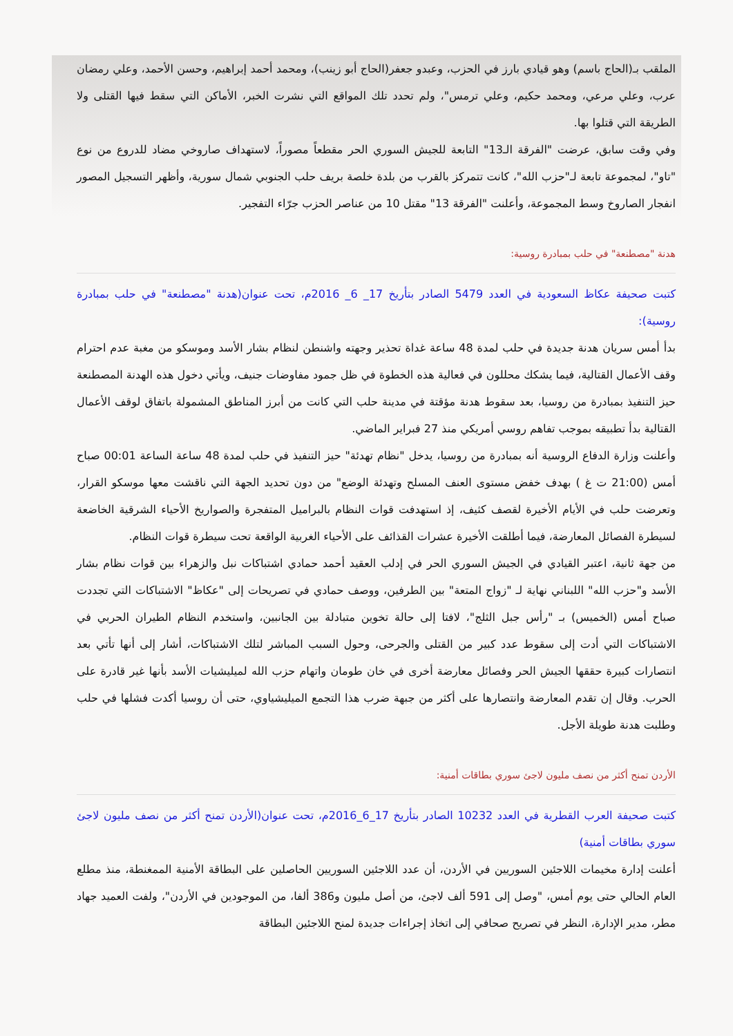الملقب بـ(الحاج باسم) وهو قيادي بارز في الحزب، وعبدو جعفر(الحاج أبو زينب)، ومحمد أحمد إبراهيم، وحسن الأحمد، وعلي رمضان عرب، وعلي مرعي، ومحمد حكيم، وعلي ترمس"، ولم تحدد تلك المواقع التي نشرت الخبر، الأماكن التي سقط فيها القتلى ولا الطريقة التي قتلوا بها.
وفي وقت سابق، عرضت "الفرقة الـ13" التابعة للجيش السوري الحر مقطعاً مصوراً، لاستهداف صاروخي مضاد للدروع من نوع "تاو"، لمجموعة تابعة لـ"حزب الله"، كانت تتمركز بالقرب من بلدة خلصة بريف حلب الجنوبي شمال سورية، وأظهر التسجيل المصور انفجار الصاروخ وسط المجموعة، وأعلنت "الفرقة 13" مقتل 10 من عناصر الحزب جرّاء التفجير.
هدنة "مصطنعة" في حلب بمبادرة روسية:
كتبت صحيفة عكاظ السعودية في العدد 5479 الصادر بتأريخ 17_ 6_ 2016م، تحت عنوان(هدنة "مصطنعة" في حلب بمبادرة روسية):
بدأ أمس سريان هدنة جديدة في حلب لمدة 48 ساعة غداة تحذير وجهته واشنطن لنظام بشار الأسد وموسكو من مغبة عدم احترام وقف الأعمال القتالية، فيما يشكك محللون في فعالية هذه الخطوة في ظل جمود مفاوضات جنيف، ويأتي دخول هذه الهدنة المصطنعة حيز التنفيذ بمبادرة من روسيا، بعد سقوط هدنة مؤقتة في مدينة حلب التي كانت من أبرز المناطق المشمولة باتفاق لوقف الأعمال القتالية بدأ تطبيقه بموجب تفاهم روسي أمريكي منذ 27 فبراير الماضي.
وأعلنت وزارة الدفاع الروسية أنه بمبادرة من روسيا، يدخل "نظام تهدئة" حيز التنفيذ في حلب لمدة 48 ساعة الساعة 00:01 صباح أمس (21:00 ت غ ) بهدف خفض مستوى العنف المسلح وتهدئة الوضع" من دون تحديد الجهة التي ناقشت معها موسكو القرار، وتعرضت حلب في الأيام الأخيرة لقصف كثيف، إذ استهدفت قوات النظام بالبراميل المتفجرة والصواريخ الأحياء الشرقية الخاضعة لسيطرة الفصائل المعارضة، فيما أطلقت الأخيرة عشرات القذائف على الأحياء الغربية الواقعة تحت سيطرة قوات النظام.
من جهة ثانية، اعتبر القيادي في الجيش السوري الحر في إدلب العقيد أحمد حمادي اشتباكات نبل والزهراء بين قوات نظام بشار الأسد و"حزب الله" اللبناني نهاية لـ "زواج المتعة" بين الطرفين، ووصف حمادي في تصريحات إلى "عكاظ" الاشتباكات التي تجددت صباح أمس (الخميس) بـ "رأس جبل الثلج"، لافتا إلى حالة تخوين متبادلة بين الجانبين، واستخدم النظام الطيران الحربي في الاشتباكات التي أدت إلى سقوط عدد كبير من القتلى والجرحى، وحول السبب المباشر لتلك الاشتباكات، أشار إلى أنها تأتي بعد انتصارات كبيرة حققها الجيش الحر وفصائل معارضة أخرى في خان طومان واتهام حزب الله لميليشيات الأسد بأنها غير قادرة على الحرب. وقال إن تقدم المعارضة وانتصارها على أكثر من جبهة ضرب هذا التجمع الميليشياوي، حتى أن روسيا أكدت فشلها في حلب وطلبت هدنة طويلة الأجل.
الأردن تمنح أكثر من نصف مليون لاجئ سوري بطاقات أمنية:
كتبت صحيفة العرب القطرية في العدد 10232 الصادر بتأريخ 17_6_2016م، تحت عنوان(الأردن تمنح أكثر من نصف مليون لاجئ سوري بطاقات أمنية)
أعلنت إدارة مخيمات اللاجئين السوريين في الأردن، أن عدد اللاجئين السوريين الحاصلين على البطاقة الأمنية الممغنطة، منذ مطلع العام الحالي حتى يوم أمس، "وصل إلى 591 ألف لاجئ، من أصل مليون و386 ألفا، من الموجودين في الأردن"، ولفت العميد جهاد مطر، مدير الإدارة، النظر في تصريح صحافي إلى اتخاذ إجراءات جديدة لمنح اللاجئين البطاقة